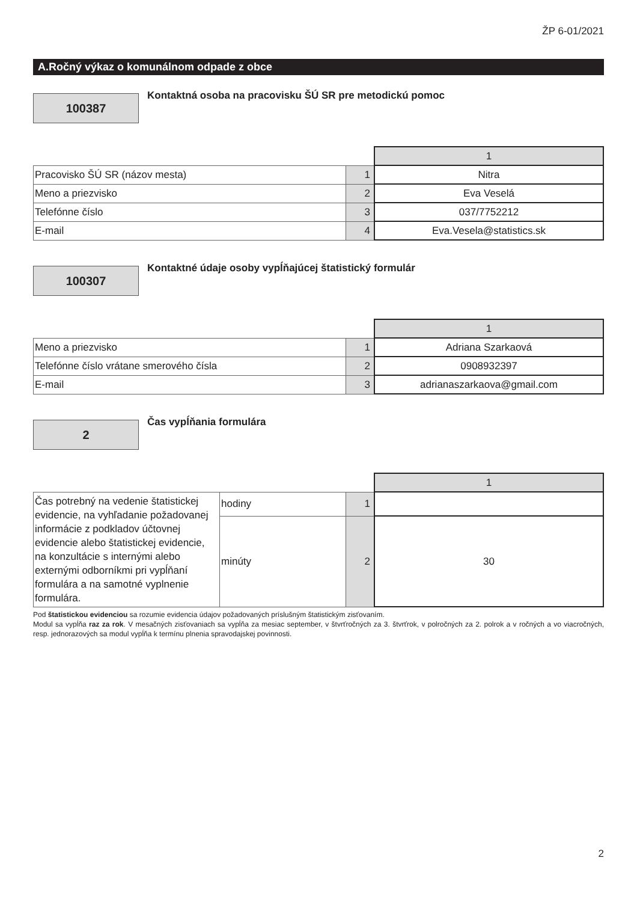ŽP 6-01/2021
A.Ročný výkaz o komunálnom odpade z obce
100387
Kontaktná osoba na pracovisku ŠÚ SR pre metodickú pomoc
| | | 1 |
| Pracovisko ŠÚ SR (názov mesta) | 1 | Nitra |
| Meno a priezvisko | 2 | Eva Veselá |
| Telefónne číslo | 3 | 037/7752212 |
| E-mail | 4 | Eva.Vesela@statistics.sk |
100307
Kontaktné údaje osoby vypĺňajúcej štatistický formulár
| | | 1 |
| Meno a priezvisko | 1 | Adriana Szarkaová |
| Telefónne číslo vrátane smerového čísla | 2 | 0908932397 |
| E-mail | 3 | adrianaszarkaova@gmail.com |
2
Čas vypĺňania formulára
| | | | 1 |
| Čas potrebný na vedenie štatistickej evidencie, na vyhľadanie požadovanej informácie z podkladov účtovnej evidencie alebo štatistickej evidencie, na konzultácie s internými alebo externými odborníkmi pri vypĺňaní formulára a na samotné vyplnenie formulára. | hodiny | 1 | |
| | minúty | 2 | 30 |
Pod štatistickou evidenciou sa rozumie evidencia údajov požadovaných príslušným štatistickým zisťovaním.
Modul sa vypĺňa raz za rok. V mesačných zisťovaniach sa vypĺňa za mesiac september, v štvrťročných za 3. štvrťrok, v polročných za 2. polrok a v ročných a vo viacročných, resp. jednorazových sa modul vypĺňa k termínu plnenia spravodajskej povinnosti.
2